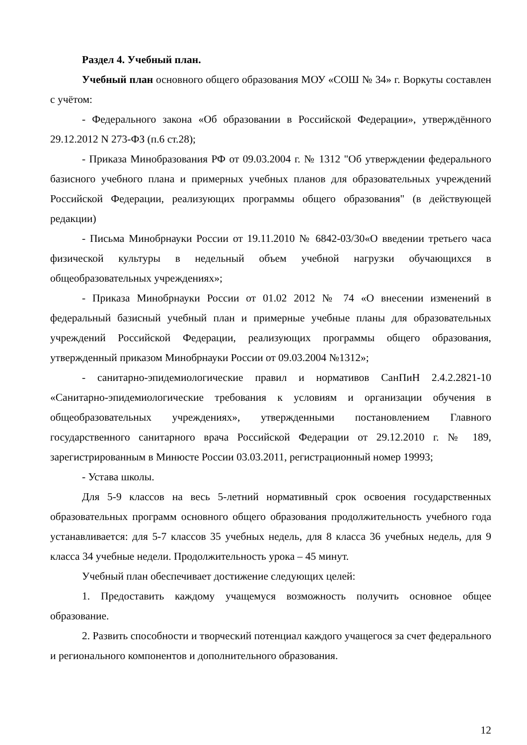Раздел 4. Учебный план.
Учебный план основного общего образования МОУ «СОШ № 34» г. Воркуты составлен с учётом:
- Федерального закона «Об образовании в Российской Федерации», утверждённого 29.12.2012 N 273-ФЗ (п.6 ст.28);
- Приказа Минобразования РФ от 09.03.2004 г. № 1312 "Об утверждении федерального базисного учебного плана и примерных учебных планов для образовательных учреждений Российской Федерации, реализующих программы общего образования" (в действующей редакции)
- Письма Минобрнауки России от 19.11.2010 № 6842-03/30«О введении третьего часа физической культуры в недельный объем учебной нагрузки обучающихся в общеобразовательных учреждениях»;
- Приказа Минобрнауки России от 01.02 2012 № 74 «О внесении изменений в федеральный базисный учебный план и примерные учебные планы для образовательных учреждений Российской Федерации, реализующих программы общего образования, утвержденный приказом Минобрнауки России от 09.03.2004 №1312»;
- санитарно-эпидемиологические правил и нормативов СанПиН 2.4.2.2821-10 «Санитарно-эпидемиологические требования к условиям и организации обучения в общеобразовательных учреждениях», утвержденными постановлением Главного государственного санитарного врача Российской Федерации от 29.12.2010 г. № 189, зарегистрированным в Минюсте России 03.03.2011, регистрационный номер 19993;
- Устава школы.
Для 5-9 классов на весь 5-летний нормативный срок освоения государственных образовательных программ основного общего образования продолжительность учебного года устанавливается: для 5-7 классов 35 учебных недель, для 8 класса 36 учебных недель, для 9 класса 34 учебные недели. Продолжительность урока – 45 минут.
Учебный план обеспечивает достижение следующих целей:
1. Предоставить каждому учащемуся возможность получить основное общее образование.
2. Развить способности и творческий потенциал каждого учащегося за счет федерального и регионального компонентов и дополнительного образования.
12